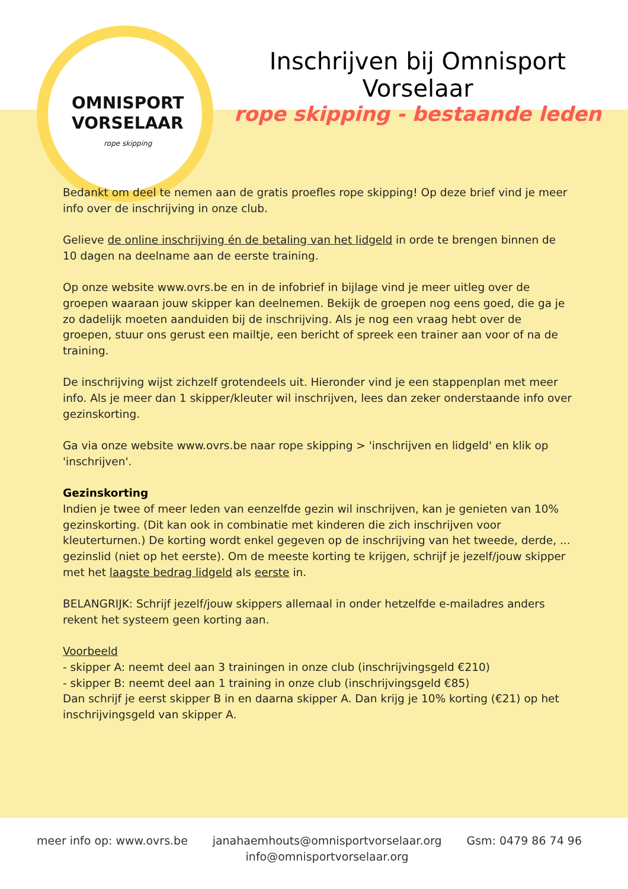OMNISPORT
VORSELAAR
rope skipping
Inschrijven bij Omnisport Vorselaar
rope skipping - bestaande leden
Bedankt om deel te nemen aan de gratis proefles rope skipping! Op deze brief vind je meer info over de inschrijving in onze club.
Gelieve de online inschrijving én de betaling van het lidgeld in orde te brengen binnen de 10 dagen na deelname aan de eerste training.
Op onze website www.ovrs.be en in de infobrief in bijlage vind je meer uitleg over de groepen waaraan jouw skipper kan deelnemen. Bekijk de groepen nog eens goed, die ga je zo dadelijk moeten aanduiden bij de inschrijving. Als je nog een vraag hebt over de groepen, stuur ons gerust een mailtje, een bericht of spreek een trainer aan voor of na de training.
De inschrijving wijst zichzelf grotendeels uit. Hieronder vind je een stappenplan met meer info. Als je meer dan 1 skipper/kleuter wil inschrijven, lees dan zeker onderstaande info over gezinskorting.
Ga via onze website www.ovrs.be naar rope skipping > 'inschrijven en lidgeld' en klik op 'inschrijven'.
Gezinskorting
Indien je twee of meer leden van eenzelfde gezin wil inschrijven, kan je genieten van 10% gezinskorting. (Dit kan ook in combinatie met kinderen die zich inschrijven voor kleuterturnen.) De korting wordt enkel gegeven op de inschrijving van het tweede, derde, ... gezinslid (niet op het eerste). Om de meeste korting te krijgen, schrijf je jezelf/jouw skipper met het laagste bedrag lidgeld als eerste in.
BELANGRIJK: Schrijf jezelf/jouw skippers allemaal in onder hetzelfde e-mailadres anders rekent het systeem geen korting aan.
Voorbeeld
- skipper A: neemt deel aan 3 trainingen in onze club (inschrijvingsgeld €210)
- skipper B: neemt deel aan 1 training in onze club (inschrijvingsgeld €85)
Dan schrijf je eerst skipper B in en daarna skipper A. Dan krijg je 10% korting (€21) op het inschrijvingsgeld van skipper A.
meer info op: www.ovrs.be janahaemhouts@omnisportvorselaar.org
info@omnisportvorselaar.org
Gsm: 0479 86 74 96